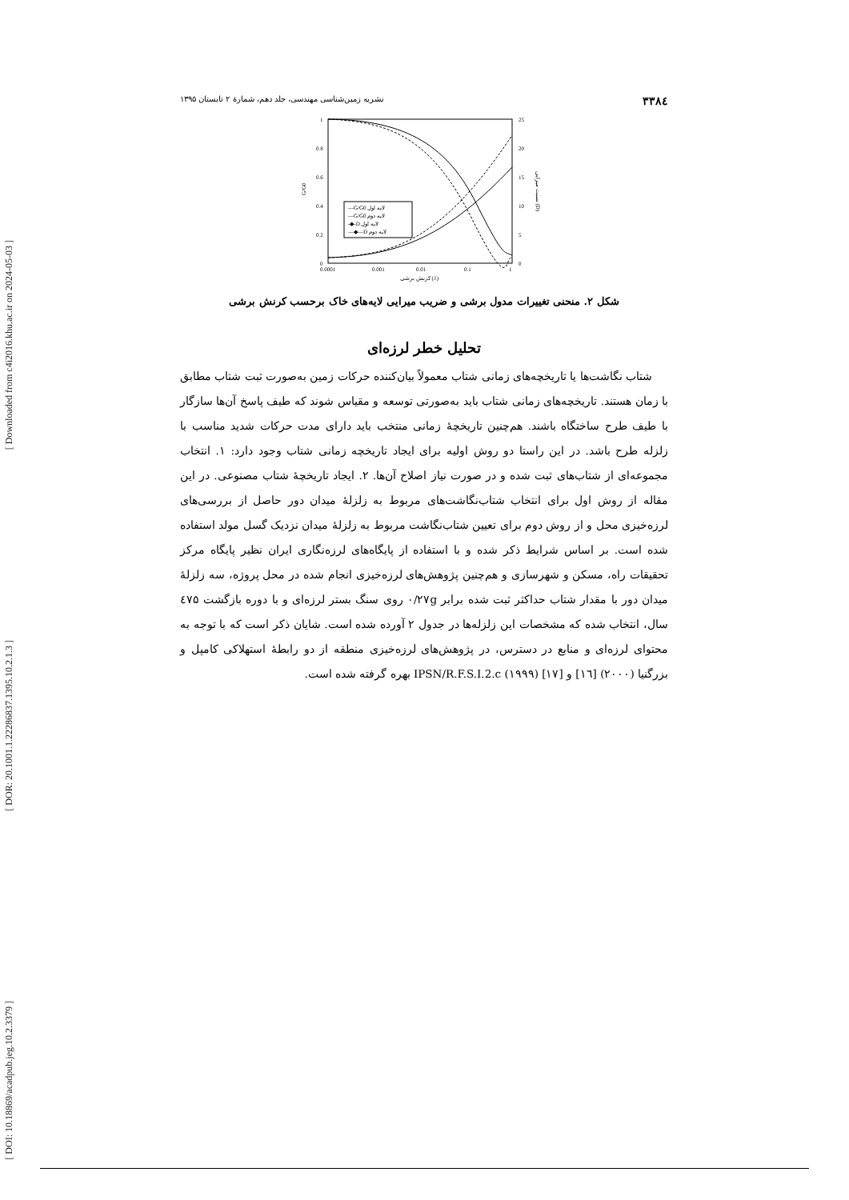[ Downloaded from c4i2016.khu.ac.ir on 2024-05-03 ]
[ DOR: 20.1001.1.22286837.1395.10.2.1.3 ]
[ DOI: 10.18869/acadpub.jeg.10.2.3379 ]
۳۳۸٤ نشریه زمین‌شناسی مهندسی، جلد دهم، شمارهٔ ۲ تابستان ۱۳۹۵
1
0.8
0.6
0.4
0.2
0
25
20
15
10
5
0
0.0001
0.001
0.01
0.1
1
کرنش برشی (٪)
G/G0
نسبت میرایی (D)
---G/G0 لایه اول
—G/G0 لایه دوم
-◆-D لایه اول
—◆—D لایه دوم
شکل ۲. منحنی تغییرات مدول برشی و ضریب میرایی لایه‌های خاک برحسب کرنش برشی
تحلیل خطر لرزه‌ای
شتاب نگاشت‌ها یا تاریخچه‌های زمانی شتاب معمولاً بیان‌کننده حرکات زمین به‌صورت ثبت شتاب مطابق با زمان هستند. تاریخچه‌های زمانی شتاب باید به‌صورتی توسعه و مقیاس شوند که طیف پاسخ آن‌ها سازگار با طیف طرح ساختگاه باشند. هم‌چنین تاریخچهٔ زمانی منتخب باید دارای مدت حرکات شدید مناسب با زلزله طرح باشد. در این راستا دو روش اولیه برای ایجاد تاریخچه زمانی شتاب وجود دارد: ۱. انتخاب مجموعه‌ای از شتاب‌های ثبت شده و در صورت نیاز اصلاح آن‌ها. ۲. ایجاد تاریخچهٔ شتاب مصنوعی. در این مقاله از روش اول برای انتخاب شتاب‌نگاشت‌های مربوط به زلزلهٔ میدان دور حاصل از بررسی‌های لرزه‌خیزی محل و از روش دوم برای تعیین شتاب‌نگاشت مربوط به زلزلهٔ میدان نزدیک گسل مولد استفاده شده است. بر اساس شرایط ذکر شده و با استفاده از پایگاه‌های لرزه‌نگاری ایران نظیر پایگاه مرکز تحقیقات راه، مسکن و شهرسازی و هم‌چنین پژوهش‌های لرزه‌خیزی انجام شده در محل پروژه، سه زلزلهٔ میدان دور با مقدار شتاب حداکثر ثبت شده برابر ۰/۲۷g روی سنگ بستر لرزه‌ای و با دوره بازگشت ٤۷۵ سال، انتخاب شده که مشخصات این زلزله‌ها در جدول ۲ آورده شده است. شایان ذکر است که با توجه به محتوای لرزه‌ای و منابع در دسترس، در پژوهش‌های لرزه‌خیزی منطقه از دو رابطهٔ استهلاکی کامپل و بزرگنیا (۲۰۰۰) [١٦] و IPSN/R.F.S.I.2.c (۱۹۹۹) [۱۷] بهره گرفته شده است.